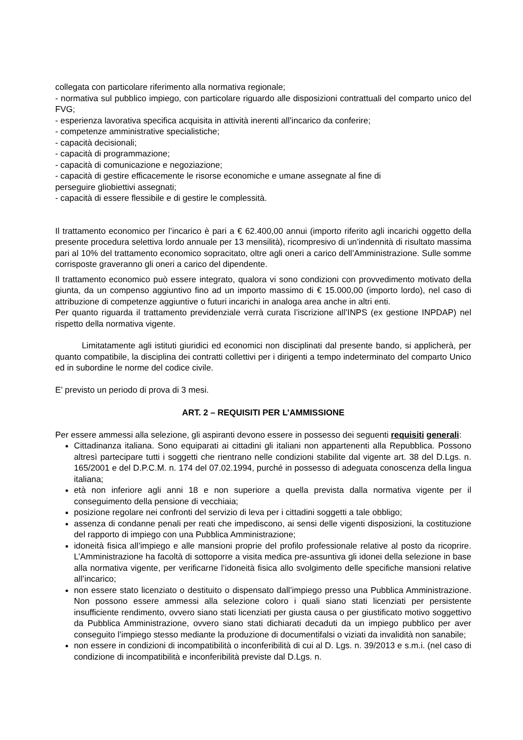collegata con particolare riferimento alla normativa regionale;
- normativa sul pubblico impiego, con particolare riguardo alle disposizioni contrattuali del comparto unico del FVG;
- esperienza lavorativa specifica acquisita in attività inerenti all’incarico da conferire;
- competenze amministrative specialistiche;
- capacità decisionali;
- capacità di programmazione;
- capacità di comunicazione e negoziazione;
- capacità di gestire efficacemente le risorse economiche e umane assegnate al fine di
perseguire gliobiettivi assegnati;
- capacità di essere flessibile e di gestire le complessità.
Il trattamento economico per l’incarico è pari a € 62.400,00 annui (importo riferito agli incarichi oggetto della presente procedura selettiva lordo annuale per 13 mensilità), ricompresivo di un’indennità di risultato massima pari al 10% del trattamento economico sopracitato, oltre agli oneri a carico dell’Amministrazione. Sulle somme corrisposte graveranno gli oneri a carico del dipendente.
Il trattamento economico può essere integrato, qualora vi sono condizioni con provvedimento motivato della giunta, da un compenso aggiuntivo fino ad un importo massimo di € 15.000,00 (importo lordo), nel caso di attribuzione di competenze aggiuntive o futuri incarichi in analoga area anche in altri enti.
Per quanto riguarda il trattamento previdenziale verrà curata l’iscrizione all’INPS (ex gestione INPDAP) nel rispetto della normativa vigente.
Limitatamente agli istituti giuridici ed economici non disciplinati dal presente bando, si applicherà, per quanto compatibile, la disciplina dei contratti collettivi per i dirigenti a tempo indeterminato del comparto Unico ed in subordine le norme del codice civile.
E’ previsto un periodo di prova di 3 mesi.
ART. 2 – REQUISITI PER L’AMMISSIONE
Per essere ammessi alla selezione, gli aspiranti devono essere in possesso dei seguenti requisiti generali:
Cittadinanza italiana. Sono equiparati ai cittadini gli italiani non appartenenti alla Repubblica. Possono altresì partecipare tutti i soggetti che rientrano nelle condizioni stabilite dal vigente art. 38 del D.Lgs. n. 165/2001 e del D.P.C.M. n. 174 del 07.02.1994, purché in possesso di adeguata conoscenza della lingua italiana;
età non inferiore agli anni 18 e non superiore a quella prevista dalla normativa vigente per il conseguimento della pensione di vecchiaia;
posizione regolare nei confronti del servizio di leva per i cittadini soggetti a tale obbligo;
assenza di condanne penali per reati che impediscono, ai sensi delle vigenti disposizioni, la costituzione del rapporto di impiego con una Pubblica Amministrazione;
idoneità fisica all’impiego e alle mansioni proprie del profilo professionale relative al posto da ricoprire. L’Amministrazione ha facoltà di sottoporre a visita medica pre-assuntiva gli idonei della selezione in base alla normativa vigente, per verificarne l’idoneità fisica allo svolgimento delle specifiche mansioni relative all’incarico;
non essere stato licenziato o destituito o dispensato dall’impiego presso una Pubblica Amministrazione. Non possono essere ammessi alla selezione coloro i quali siano stati licenziati per persistente insufficiente rendimento, ovvero siano stati licenziati per giusta causa o per giustificato motivo soggettivo da Pubblica Amministrazione, ovvero siano stati dichiarati decaduti da un impiego pubblico per aver conseguito l’impiego stesso mediante la produzione di documentifalsi o viziati da invalidità non sanabile;
non essere in condizioni di incompatibilità o inconferibilità di cui al D. Lgs. n. 39/2013 e s.m.i. (nel caso di condizione di incompatibilità e inconferibilità previste dal D.Lgs. n.